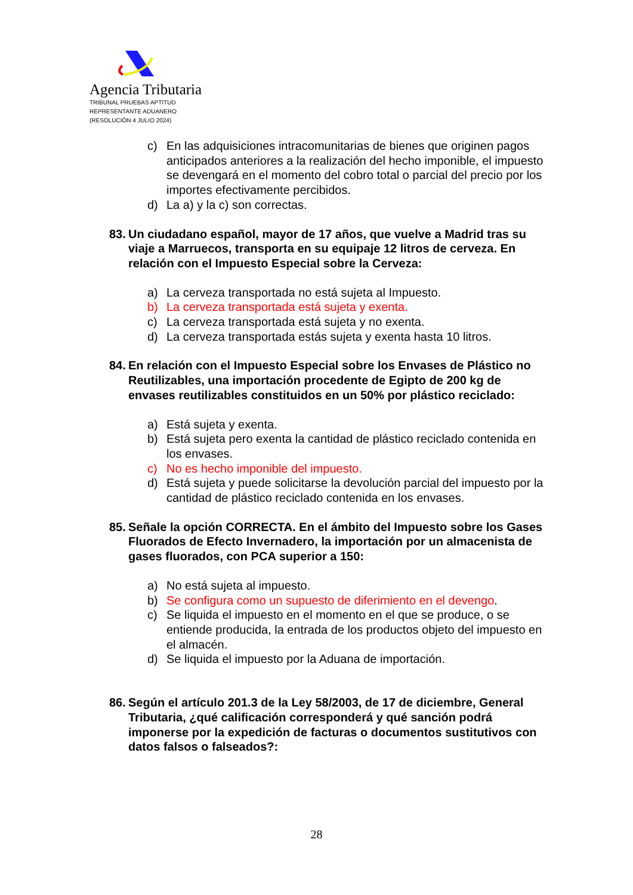Agencia Tributaria
TRIBUNAL PRUEBAS APTITUD
REPRESENTANTE ADUANERO
(RESOLUCIÓN 4 JULIO 2024)
c) En las adquisiciones intracomunitarias de bienes que originen pagos anticipados anteriores a la realización del hecho imponible, el impuesto se devengará en el momento del cobro total o parcial del precio por los importes efectivamente percibidos.
d) La a) y la c) son correctas.
83. Un ciudadano español, mayor de 17 años, que vuelve a Madrid tras su viaje a Marruecos, transporta en su equipaje 12 litros de cerveza. En relación con el Impuesto Especial sobre la Cerveza:
a) La cerveza transportada no está sujeta al Impuesto.
b) La cerveza transportada está sujeta y exenta.
c) La cerveza transportada está sujeta y no exenta.
d) La cerveza transportada estás sujeta y exenta hasta 10 litros.
84. En relación con el Impuesto Especial sobre los Envases de Plástico no Reutilizables, una importación procedente de Egipto de 200 kg de envases reutilizables constituidos en un 50% por plástico reciclado:
a) Está sujeta y exenta.
b) Está sujeta pero exenta la cantidad de plástico reciclado contenida en los envases.
c) No es hecho imponible del impuesto.
d) Está sujeta y puede solicitarse la devolución parcial del impuesto por la cantidad de plástico reciclado contenida en los envases.
85. Señale la opción CORRECTA. En el ámbito del Impuesto sobre los Gases Fluorados de Efecto Invernadero, la importación por un almacenista de gases fluorados, con PCA superior a 150:
a) No está sujeta al impuesto.
b) Se configura como un supuesto de diferimiento en el devengo.
c) Se liquida el impuesto en el momento en el que se produce, o se entiende producida, la entrada de los productos objeto del impuesto en el almacén.
d) Se liquida el impuesto por la Aduana de importación.
86. Según el artículo 201.3 de la Ley 58/2003, de 17 de diciembre, General Tributaria, ¿qué calificación corresponderá y qué sanción podrá imponerse por la expedición de facturas o documentos sustitutivos con datos falsos o falseados?:
28